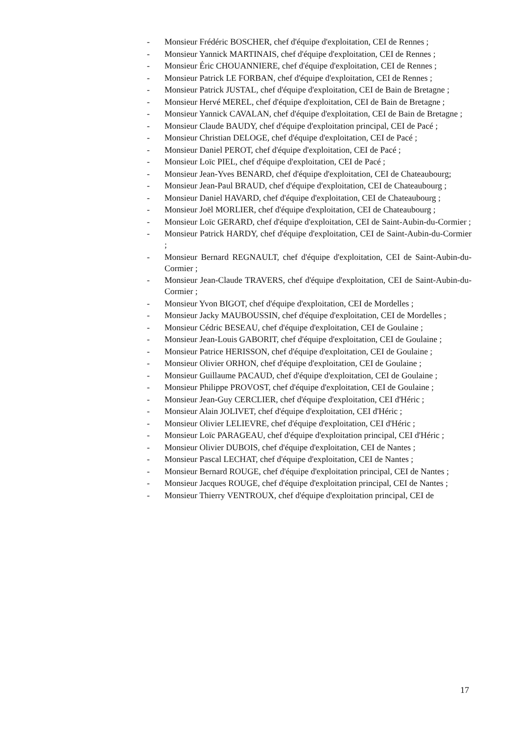- Monsieur Frédéric BOSCHER, chef d'équipe d'exploitation, CEI de Rennes ;
- Monsieur Yannick MARTINAIS, chef d'équipe d'exploitation, CEI de Rennes ;
- Monsieur Éric CHOUANNIERE, chef d'équipe d'exploitation, CEI de Rennes ;
- Monsieur Patrick LE FORBAN, chef d'équipe d'exploitation, CEI de Rennes ;
- Monsieur Patrick JUSTAL, chef d'équipe d'exploitation, CEI de Bain de Bretagne ;
- Monsieur Hervé MEREL, chef d'équipe d'exploitation, CEI de Bain de Bretagne ;
- Monsieur Yannick CAVALAN, chef d'équipe d'exploitation, CEI de Bain de Bretagne ;
- Monsieur Claude BAUDY, chef d'équipe d'exploitation principal, CEI de Pacé ;
- Monsieur Christian DELOGE, chef d'équipe d'exploitation, CEI de Pacé ;
- Monsieur Daniel PEROT, chef d'équipe d'exploitation, CEI de Pacé ;
- Monsieur Loïc PIEL, chef d'équipe d'exploitation, CEI de Pacé ;
- Monsieur Jean-Yves BENARD, chef d'équipe d'exploitation, CEI de Chateaubourg;
- Monsieur Jean-Paul BRAUD, chef d'équipe d'exploitation, CEI de Chateaubourg ;
- Monsieur Daniel HAVARD, chef d'équipe d'exploitation, CEI de Chateaubourg ;
- Monsieur Joël MORLIER, chef d'équipe d'exploitation, CEI de Chateaubourg ;
- Monsieur Loïc GERARD, chef d'équipe d'exploitation, CEI de Saint-Aubin-du-Cormier ;
- Monsieur Patrick HARDY, chef d'équipe d'exploitation, CEI de Saint-Aubin-du-Cormier ;
- Monsieur Bernard REGNAULT, chef d'équipe d'exploitation, CEI de Saint-Aubin-du-Cormier ;
- Monsieur Jean-Claude TRAVERS, chef d'équipe d'exploitation, CEI de Saint-Aubin-du-Cormier ;
- Monsieur Yvon BIGOT, chef d'équipe d'exploitation, CEI de Mordelles ;
- Monsieur Jacky MAUBOUSSIN, chef d'équipe d'exploitation, CEI de Mordelles ;
- Monsieur Cédric BESEAU, chef d'équipe d'exploitation, CEI de Goulaine ;
- Monsieur Jean-Louis GABORIT, chef d'équipe d'exploitation, CEI de Goulaine ;
- Monsieur Patrice HERISSON, chef d'équipe d'exploitation, CEI de Goulaine ;
- Monsieur Olivier ORHON, chef d'équipe d'exploitation, CEI de Goulaine ;
- Monsieur Guillaume PACAUD, chef d'équipe d'exploitation, CEI de Goulaine ;
- Monsieur Philippe PROVOST, chef d'équipe d'exploitation, CEI de Goulaine ;
- Monsieur Jean-Guy CERCLIER, chef d'équipe d'exploitation, CEI d'Héric ;
- Monsieur Alain JOLIVET, chef d'équipe d'exploitation, CEI d'Héric ;
- Monsieur Olivier LELIEVRE, chef d'équipe d'exploitation, CEI d'Héric ;
- Monsieur Loïc PARAGEAU, chef d'équipe d'exploitation principal, CEI d'Héric ;
- Monsieur Olivier DUBOIS, chef d'équipe d'exploitation, CEI de Nantes ;
- Monsieur Pascal LECHAT, chef d'équipe d'exploitation, CEI de Nantes ;
- Monsieur Bernard ROUGE, chef d'équipe d'exploitation principal, CEI de Nantes ;
- Monsieur Jacques ROUGE, chef d'équipe d'exploitation principal, CEI de Nantes ;
- Monsieur Thierry VENTROUX, chef d'équipe d'exploitation principal, CEI de
17